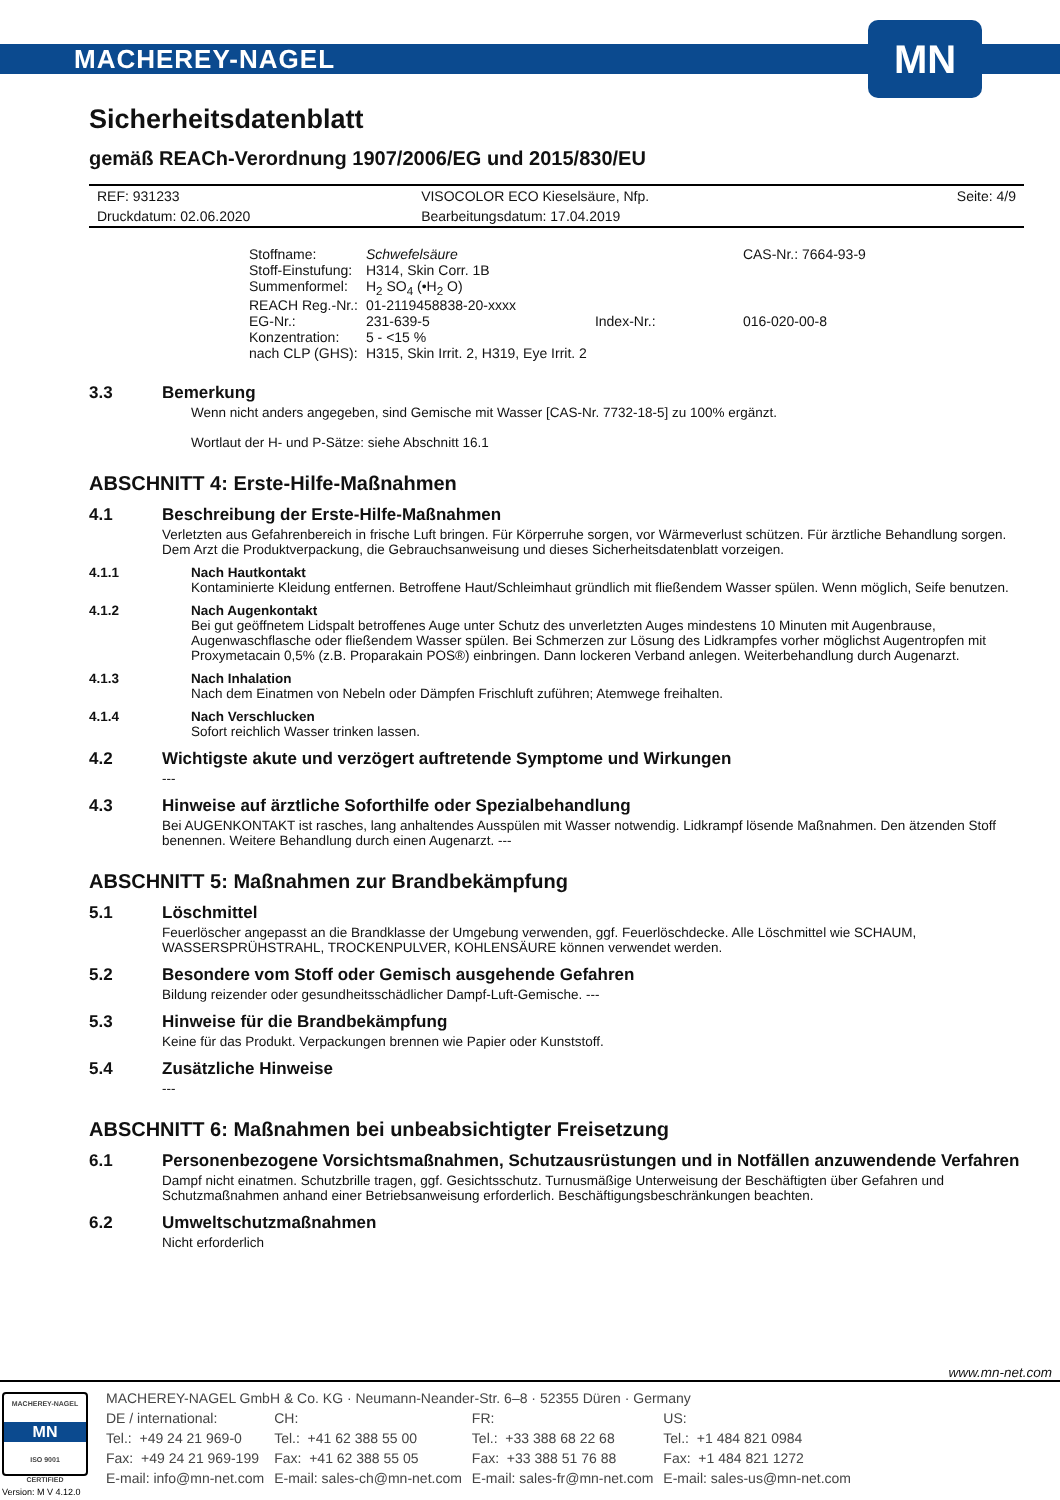MACHEREY-NAGEL
MN
Sicherheitsdatenblatt
gemäß REACh-Verordnung 1907/2006/EG und 2015/830/EU
| REF: 931233 | VISOCOLOR ECO Kieselsäure, Nfp. | Seite: 4/9 |
| Druckdatum: 02.06.2020 | Bearbeitungsdatum: 17.04.2019 | |
| Stoffname: | Schwefelsäure | | CAS-Nr.: 7664-93-9 |
| Stoff-Einstufung: | H314, Skin Corr. 1B | | |
| Summenformel: | H<sub>2</sub> SO<sub>4</sub> (•H<sub>2</sub> O) | | |
| REACH Reg.-Nr.: | 01-2119458838-20-xxxx | | |
| EG-Nr.: | 231-639-5 | Index-Nr.: | 016-020-00-8 |
| Konzentration: | 5 - <15 % | | |
| nach CLP (GHS): | H315, Skin Irrit. 2, H319, Eye Irrit. 2 | | |
3.3 Bemerkung
Wenn nicht anders angegeben, sind Gemische mit Wasser [CAS-Nr. 7732-18-5] zu 100% ergänzt.
Wortlaut der H- und P-Sätze: siehe Abschnitt 16.1
ABSCHNITT 4: Erste-Hilfe-Maßnahmen
4.1 Beschreibung der Erste-Hilfe-Maßnahmen
Verletzten aus Gefahrenbereich in frische Luft bringen. Für Körperruhe sorgen, vor Wärmeverlust schützen. Für ärztliche Behandlung sorgen. Dem Arzt die Produktverpackung, die Gebrauchsanweisung und dieses Sicherheitsdatenblatt vorzeigen.
4.1.1 Nach Hautkontakt
Kontaminierte Kleidung entfernen. Betroffene Haut/Schleimhaut gründlich mit fließendem Wasser spülen. Wenn möglich, Seife benutzen.
4.1.2 Nach Augenkontakt
Bei gut geöffnetem Lidspalt betroffenes Auge unter Schutz des unverletzten Auges mindestens 10 Minuten mit Augenbrause, Augenwaschflasche oder fließendem Wasser spülen. Bei Schmerzen zur Lösung des Lidkrampfes vorher möglichst Augentropfen mit Proxymetacain 0,5% (z.B. Proparakain POS®) einbringen. Dann lockeren Verband anlegen. Weiterbehandlung durch Augenarzt.
4.1.3 Nach Inhalation
Nach dem Einatmen von Nebeln oder Dämpfen Frischluft zuführen; Atemwege freihalten.
4.1.4 Nach Verschlucken
Sofort reichlich Wasser trinken lassen.
4.2 Wichtigste akute und verzögert auftretende Symptome und Wirkungen
---
4.3 Hinweise auf ärztliche Soforthilfe oder Spezialbehandlung
Bei AUGENKONTAKT ist rasches, lang anhaltendes Ausspülen mit Wasser notwendig. Lidkrampf lösende Maßnahmen. Den ätzenden Stoff benennen. Weitere Behandlung durch einen Augenarzt. ---
ABSCHNITT 5: Maßnahmen zur Brandbekämpfung
5.1 Löschmittel
Feuerlöscher angepasst an die Brandklasse der Umgebung verwenden, ggf. Feuerlöschdecke. Alle Löschmittel wie SCHAUM, WASSERSPRÜHSTRAHL, TROCKENPULVER, KOHLENSÄURE können verwendet werden.
5.2 Besondere vom Stoff oder Gemisch ausgehende Gefahren
Bildung reizender oder gesundheitsschädlicher Dampf-Luft-Gemische. ---
5.3 Hinweise für die Brandbekämpfung
Keine für das Produkt. Verpackungen brennen wie Papier oder Kunststoff.
5.4 Zusätzliche Hinweise
---
ABSCHNITT 6: Maßnahmen bei unbeabsichtigter Freisetzung
6.1 Personenbezogene Vorsichtsmaßnahmen, Schutzausrüstungen und in Notfällen anzuwendende Verfahren
Dampf nicht einatmen. Schutzbrille tragen, ggf. Gesichtsschutz. Turnusmäßige Unterweisung der Beschäftigten über Gefahren und Schutzmaßnahmen anhand einer Betriebsanweisung erforderlich. Beschäftigungsbeschränkungen beachten.
6.2 Umweltschutzmaßnahmen
Nicht erforderlich
www.mn-net.com
MACHEREY-NAGEL
MN
ISO 9001
CERTIFIED
Version: M V 4.12.0
MACHEREY-NAGEL GmbH & Co. KG · Neumann-Neander-Str. 6–8 · 52355 Düren · Germany
| DE / international: | CH: | FR: | US: |
| Tel.: +49 24 21 969-0 | Tel.: +41 62 388 55 00 | Tel.: +33 388 68 22 68 | Tel.: +1 484 821 0984 |
| Fax: +49 24 21 969-199 | Fax: +41 62 388 55 05 | Fax: +33 388 51 76 88 | Fax: +1 484 821 1272 |
| E-mail: info@mn-net.com | E-mail: sales-ch@mn-net.com | E-mail: sales-fr@mn-net.com | E-mail: sales-us@mn-net.com |